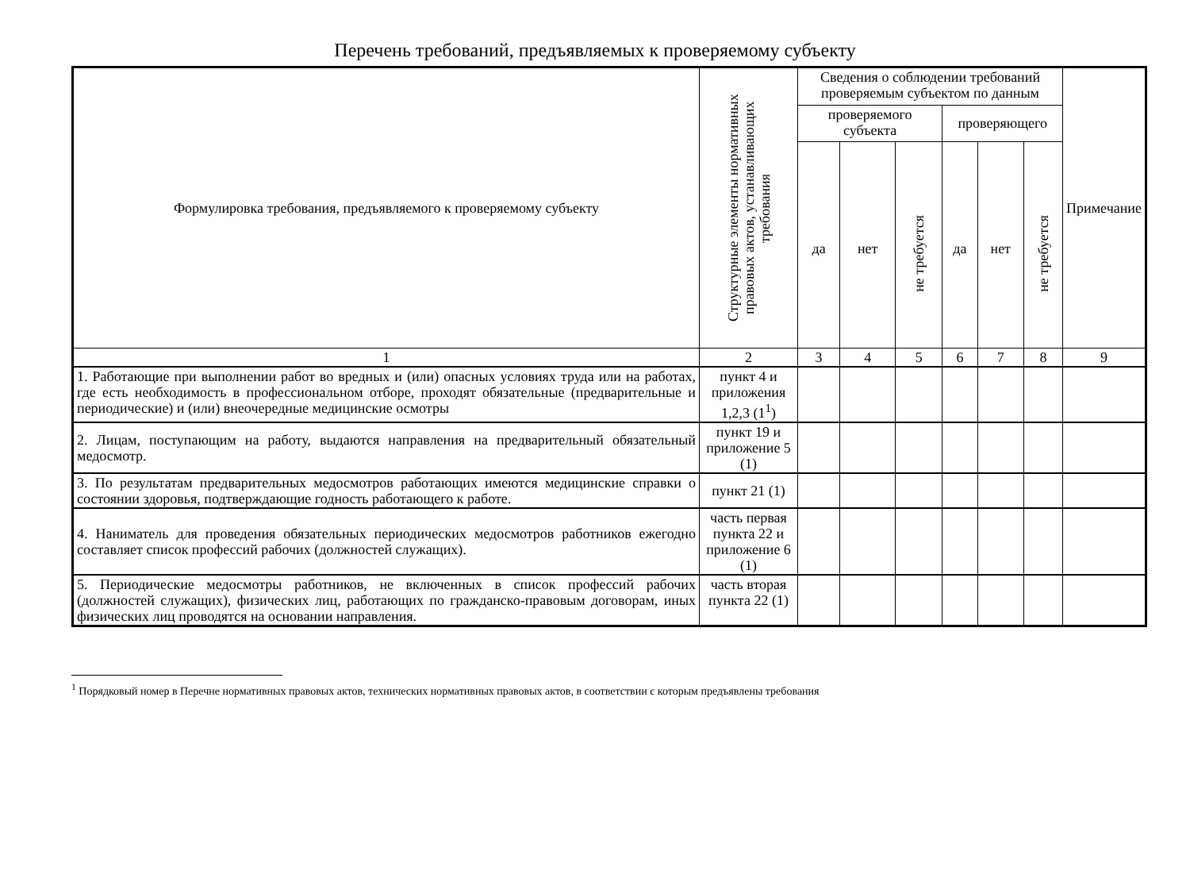Перечень требований, предъявляемых к проверяемому субъекту
| Формулировка требования, предъявляемого к проверяемому субъекту | Структурные элементы нормативных правовых актов, устанавливающих требования | Сведения о соблюдении требований проверяемым субъектом по данным | | | | | | Примечание |
| --- | --- | --- | --- | --- | --- | --- | --- | --- |
| | | проверяемого субъекта | | | проверяющего | | | |
| | | да | нет | не требуется | да | нет | не требуется | |
| 1 | 2 | 3 | 4 | 5 | 6 | 7 | 8 | 9 |
| 1. Работающие при выполнении работ во вредных и (или) опасных условиях труда или на работах, где есть необходимость в профессиональном отборе, проходят обязательные (предварительные и периодические) и (или) внеочередные медицинские осмотры | пункт 4 и приложения 1,2,3 (1<sup>1</sup>) | | | | | | | |
| 2. Лицам, поступающим на работу, выдаются направления на предварительный обязательный медосмотр. | пункт 19 и приложение 5 (1) | | | | | | | |
| 3. По результатам предварительных медосмотров работающих имеются медицинские справки о состоянии здоровья, подтверждающие годность работающего к работе. | пункт 21 (1) | | | | | | | |
| 4. Наниматель для проведения обязательных периодических медосмотров работников ежегодно составляет список профессий рабочих (должностей служащих). | часть первая пункта 22 и приложение 6 (1) | | | | | | | |
| 5. Периодические медосмотры работников, не включенных в список профессий рабочих (должностей служащих), физических лиц, работающих по гражданско-правовым договорам, иных физических лиц проводятся на основании направления. | часть вторая пункта 22 (1) | | | | | | | |
<sup>1</sup> Порядковый номер в Перечне нормативных правовых актов, технических нормативных правовых актов, в соответствии с которым предъявлены требования